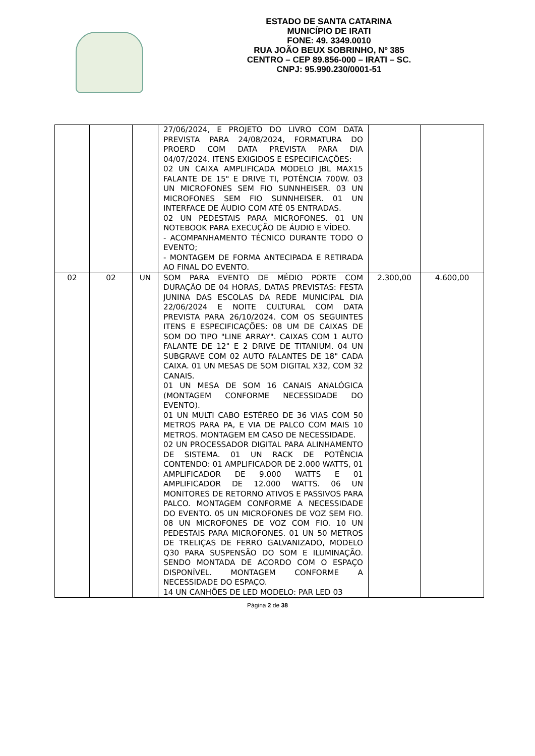ESTADO DE SANTA CATARINA
MUNICÍPIO DE IRATI
FONE: 49. 3349.0010
RUA JOÃO BEUX SOBRINHO, Nº 385
CENTRO – CEP 89.856-000 – IRATI – SC.
CNPJ: 95.990.230/0001-51
| | | | 27/06/2024, E PROJETO DO LIVRO COM DATA PREVISTA PARA 24/08/2024, FORMATURA DO PROERD COM DATA PREVISTA PARA DIA 04/07/2024. ITENS EXIGIDOS E ESPECIFICAÇÕES: 02 UN CAIXA AMPLIFICADA MODELO JBL MAX15 FALANTE DE 15" E DRIVE TI, POTÊNCIA 700W. 03 UN MICROFONES SEM FIO SUNNHEISER. 03 UN MICROFONES SEM FIO SUNNHEISER. 01 UN INTERFACE DE ÁUDIO COM ATÉ 05 ENTRADAS. 02 UN PEDESTAIS PARA MICROFONES. 01 UN NOTEBOOK PARA EXECUÇÃO DE ÁUDIO E VÍDEO. - ACOMPANHAMENTO TÉCNICO DURANTE TODO O EVENTO; - MONTAGEM DE FORMA ANTECIPADA E RETIRADA AO FINAL DO EVENTO. | | |
| 02 | 02 | UN | SOM PARA EVENTO DE MÉDIO PORTE COM DURAÇÃO DE 04 HORAS, DATAS PREVISTAS: FESTA JUNINA DAS ESCOLAS DA REDE MUNICIPAL DIA 22/06/2024 E NOITE CULTURAL COM DATA PREVISTA PARA 26/10/2024. COM OS SEGUINTES ITENS E ESPECIFICAÇÕES: 08 UM DE CAIXAS DE SOM DO TIPO "LINE ARRAY". CAIXAS COM 1 AUTO FALANTE DE 12" E 2 DRIVE DE TITANIUM. 04 UN SUBGRAVE COM 02 AUTO FALANTES DE 18" CADA CAIXA. 01 UN MESAS DE SOM DIGITAL X32, COM 32 CANAIS. 01 UN MESA DE SOM 16 CANAIS ANALÓGICA (MONTAGEM CONFORME NECESSIDADE DO EVENTO). 01 UN MULTI CABO ESTÉREO DE 36 VIAS COM 50 METROS PARA PA, E VIA DE PALCO COM MAIS 10 METROS. MONTAGEM EM CASO DE NECESSIDADE. 02 UN PROCESSADOR DIGITAL PARA ALINHAMENTO DE SISTEMA. 01 UN RACK DE POTÊNCIA CONTENDO: 01 AMPLIFICADOR DE 2.000 WATTS, 01 AMPLIFICADOR DE 9.000 WATTS E 01 AMPLIFICADOR DE 12.000 WATTS. 06 UN MONITORES DE RETORNO ATIVOS E PASSIVOS PARA PALCO. MONTAGEM CONFORME A NECESSIDADE DO EVENTO. 05 UN MICROFONES DE VOZ SEM FIO. 08 UN MICROFONES DE VOZ COM FIO. 10 UN PEDESTAIS PARA MICROFONES. 01 UN 50 METROS DE TRELIÇAS DE FERRO GALVANIZADO, MODELO Q30 PARA SUSPENSÃO DO SOM E ILUMINAÇÃO. SENDO MONTADA DE ACORDO COM O ESPAÇO DISPONÍVEL. MONTAGEM CONFORME A NECESSIDADE DO ESPAÇO. 14 UN CANHÕES DE LED MODELO: PAR LED 03 | 2.300,00 | 4.600,00 |
Página 2 de 38